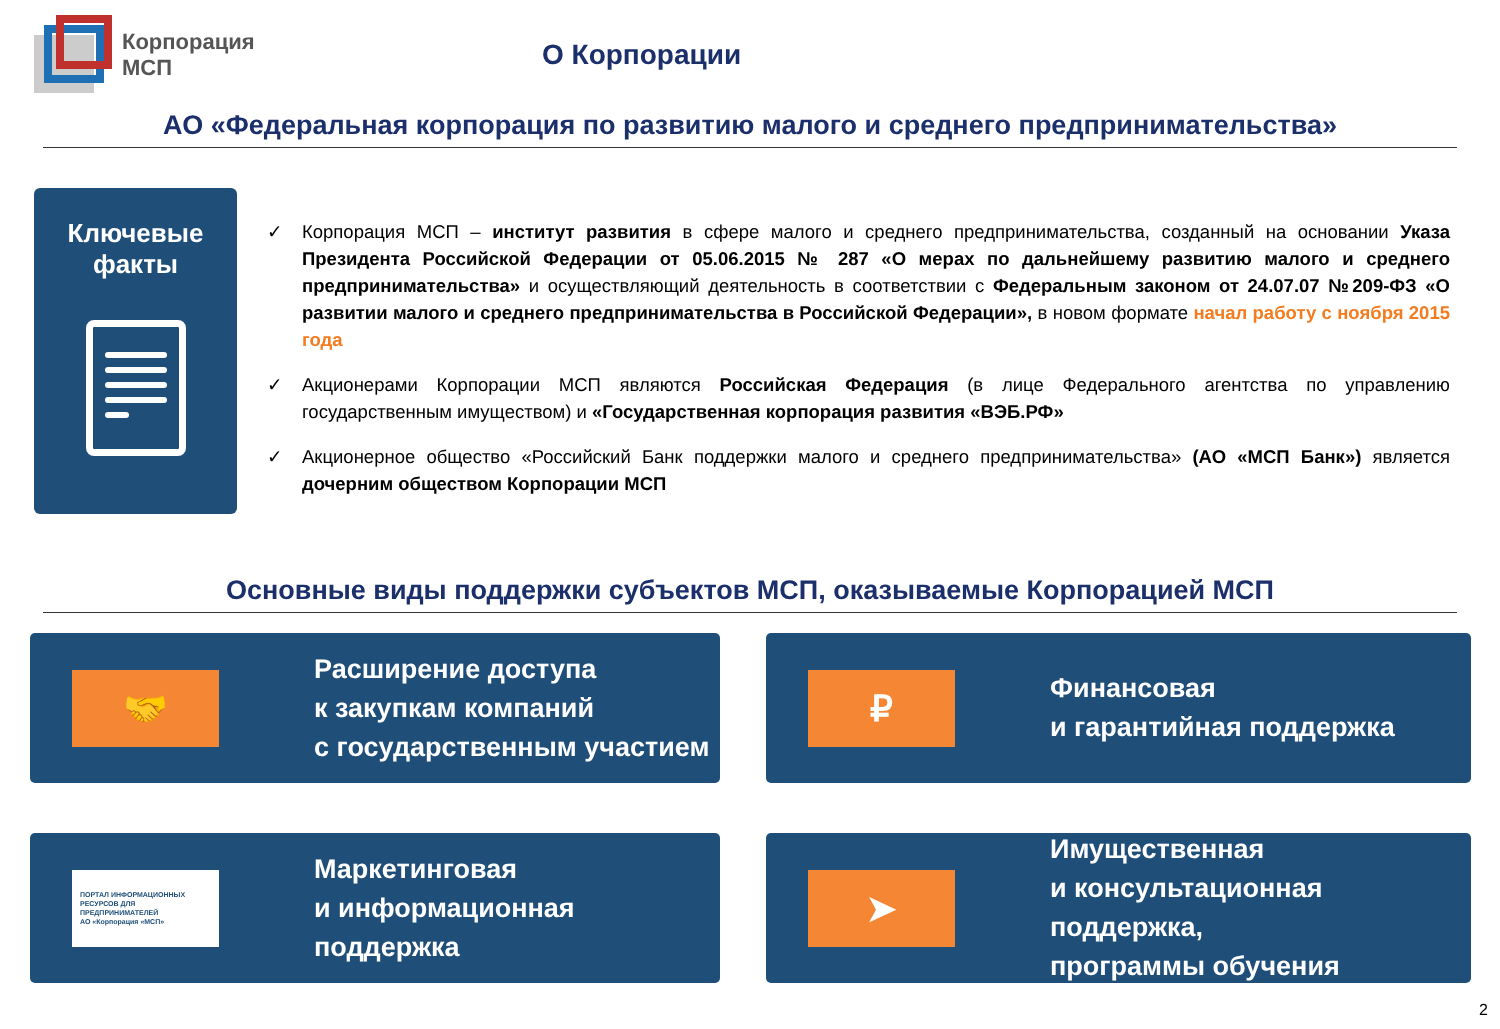Корпорация
МСП
О Корпорации
АО «Федеральная корпорация по развитию малого и среднего предпринимательства»
Ключевые
факты
✓ Корпорация МСП – институт развития в сфере малого и среднего предпринимательства, созданный на основании Указа Президента Российской Федерации от 05.06.2015 № 287 «О мерах по дальнейшему развитию малого и среднего предпринимательства» и осуществляющий деятельность в соответствии с Федеральным законом от 24.07.07 №209-ФЗ «О развитии малого и среднего предпринимательства в Российской Федерации», в новом формате начал работу с ноября 2015 года
✓ Акционерами Корпорации МСП являются Российская Федерация (в лице Федерального агентства по управлению государственным имуществом) и «Государственная корпорация развития «ВЭБ.РФ»
✓ Акционерное общество «Российский Банк поддержки малого и среднего предпринимательства» (АО «МСП Банк») является дочерним обществом Корпорации МСП
Основные виды поддержки субъектов МСП, оказываемые Корпорацией МСП
🤝
Расширение доступа
к закупкам компаний
с государственным участием
₽
Финансовая
и гарантийная поддержка
ПОРТАЛ ИНФОРМАЦИОННЫХ РЕСУРСОВ ДЛЯ ПРЕДПРИНИМАТЕЛЕЙ
АО «Корпорация «МСП»
Маркетинговая
и информационная
поддержка
➤
Имущественная
и консультационная поддержка,
программы обучения
2